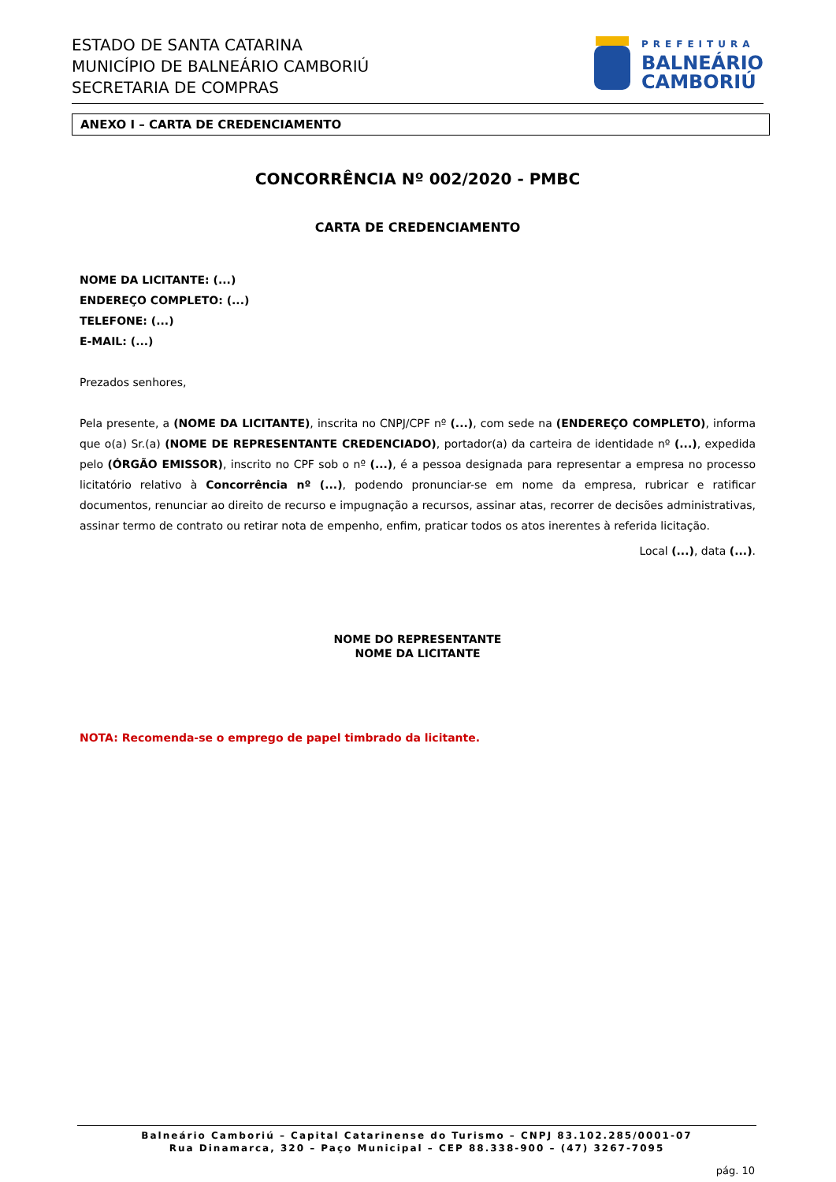ESTADO DE SANTA CATARINA
MUNICÍPIO DE BALNEÁRIO CAMBORIÚ
SECRETARIA DE COMPRAS
PREFEITURA
BALNEÁRIO
CAMBORIÚ
ANEXO I – CARTA DE CREDENCIAMENTO
CONCORRÊNCIA Nº 002/2020 - PMBC
CARTA DE CREDENCIAMENTO
NOME DA LICITANTE: (...)
ENDEREÇO COMPLETO: (...)
TELEFONE: (...)
E-MAIL: (...)
Prezados senhores,
Pela presente, a (NOME DA LICITANTE), inscrita no CNPJ/CPF nº (...), com sede na (ENDEREÇO COMPLETO), informa que o(a) Sr.(a) (NOME DE REPRESENTANTE CREDENCIADO), portador(a) da carteira de identidade nº (...), expedida pelo (ÓRGÃO EMISSOR), inscrito no CPF sob o nº (...), é a pessoa designada para representar a empresa no processo licitatório relativo à Concorrência nº (...), podendo pronunciar-se em nome da empresa, rubricar e ratificar documentos, renunciar ao direito de recurso e impugnação a recursos, assinar atas, recorrer de decisões administrativas, assinar termo de contrato ou retirar nota de empenho, enfim, praticar todos os atos inerentes à referida licitação.
Local (...), data (...).
NOME DO REPRESENTANTE
NOME DA LICITANTE
NOTA: Recomenda-se o emprego de papel timbrado da licitante.
Balneário Camboriú – Capital Catarinense do Turismo – CNPJ 83.102.285/0001-07
Rua Dinamarca, 320 – Paço Municipal – CEP 88.338-900 – (47) 3267-7095
pág. 10